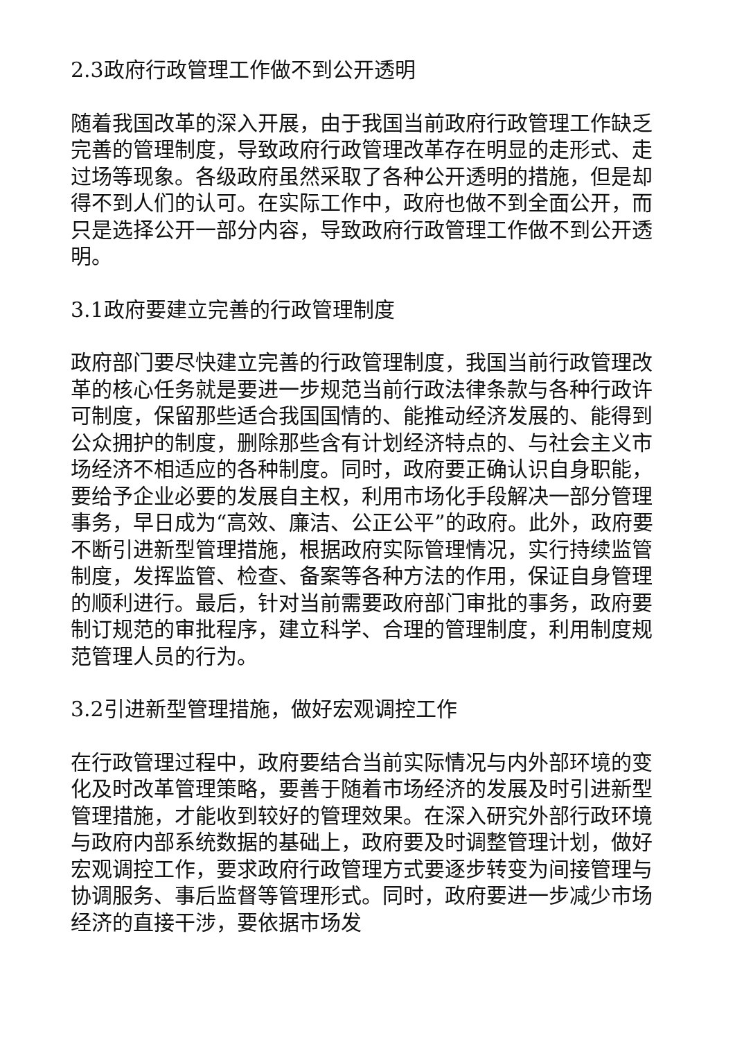2.3政府行政管理工作做不到公开透明
随着我国改革的深入开展，由于我国当前政府行政管理工作缺乏完善的管理制度，导致政府行政管理改革存在明显的走形式、走过场等现象。各级政府虽然采取了各种公开透明的措施，但是却得不到人们的认可。在实际工作中，政府也做不到全面公开，而只是选择公开一部分内容，导致政府行政管理工作做不到公开透明。
3.1政府要建立完善的行政管理制度
政府部门要尽快建立完善的行政管理制度，我国当前行政管理改革的核心任务就是要进一步规范当前行政法律条款与各种行政许可制度，保留那些适合我国国情的、能推动经济发展的、能得到公众拥护的制度，删除那些含有计划经济特点的、与社会主义市场经济不相适应的各种制度。同时，政府要正确认识自身职能，要给予企业必要的发展自主权，利用市场化手段解决一部分管理事务，早日成为“高效、廉洁、公正公平”的政府。此外，政府要不断引进新型管理措施，根据政府实际管理情况，实行持续监管制度，发挥监管、检查、备案等各种方法的作用，保证自身管理的顺利进行。最后，针对当前需要政府部门审批的事务，政府要制订规范的审批程序，建立科学、合理的管理制度，利用制度规范管理人员的行为。
3.2引进新型管理措施，做好宏观调控工作
在行政管理过程中，政府要结合当前实际情况与内外部环境的变化及时改革管理策略，要善于随着市场经济的发展及时引进新型管理措施，才能收到较好的管理效果。在深入研究外部行政环境与政府内部系统数据的基础上，政府要及时调整管理计划，做好宏观调控工作，要求政府行政管理方式要逐步转变为间接管理与协调服务、事后监督等管理形式。同时，政府要进一步减少市场经济的直接干涉，要依据市场发